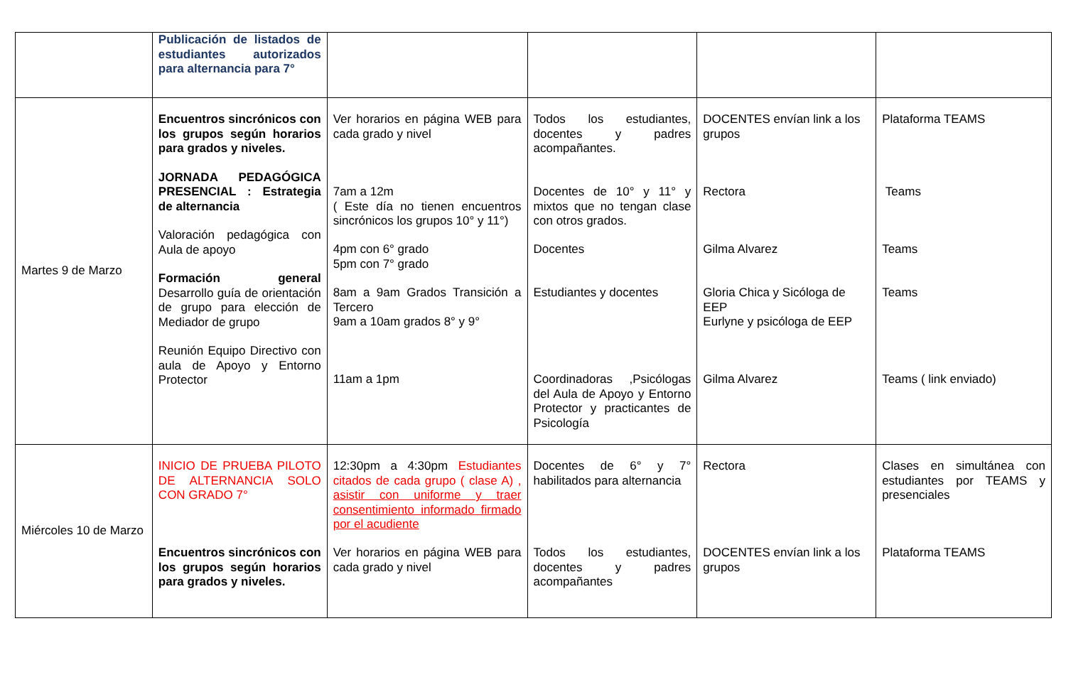| | Publicación de listados de estudiantes autorizados para alternancia para 7° | | | | |
| Martes 9 de Marzo | Encuentros sincrónicos con los grupos según horarios para grados y niveles. JORNADA PEDAGÓGICA PRESENCIAL : Estrategia de alternancia Valoración pedagógica con Aula de apoyo Formación general Desarrollo guía de orientación de grupo para elección de Mediador de grupo Reunión Equipo Directivo con aula de Apoyo y Entorno Protector | Ver horarios en página WEB para cada grado y nivel 7am a 12m ( Este día no tienen encuentros sincrónicos los grupos 10° y 11°) 4pm con 6° grado 5pm con 7° grado 8am a 9am Grados Transición a Tercero 9am a 10am grados 8° y 9° 11am a 1pm | Todos los estudiantes, docentes y padres acompañantes. Docentes de 10° y 11° y mixtos que no tengan clase con otros grados. Docentes Estudiantes y docentes Coordinadoras ,Psicólogas del Aula de Apoyo y Entorno Protector y practicantes de Psicología | DOCENTES envían link a los grupos Rectora Gilma Alvarez Gloria Chica y Sicóloga de EEP Eurlyne y psicóloga de EEP Gilma Alvarez | Plataforma TEAMS Teams Teams Teams Teams ( link enviado) |
| Miércoles 10 de Marzo | INICIO DE PRUEBA PILOTO DE ALTERNANCIA SOLO CON GRADO 7° Encuentros sincrónicos con los grupos según horarios para grados y niveles. | 12:30pm a 4:30pm Estudiantes citados de cada grupo ( clase A) , asistir con uniforme y traer consentimiento informado firmado por el acudiente Ver horarios en página WEB para cada grado y nivel | Docentes de 6° y 7° habilitados para alternancia Todos los estudiantes, docentes y padres acompañantes | Rectora DOCENTES envían link a los grupos | Clases en simultánea con estudiantes por TEAMS y presenciales Plataforma TEAMS |